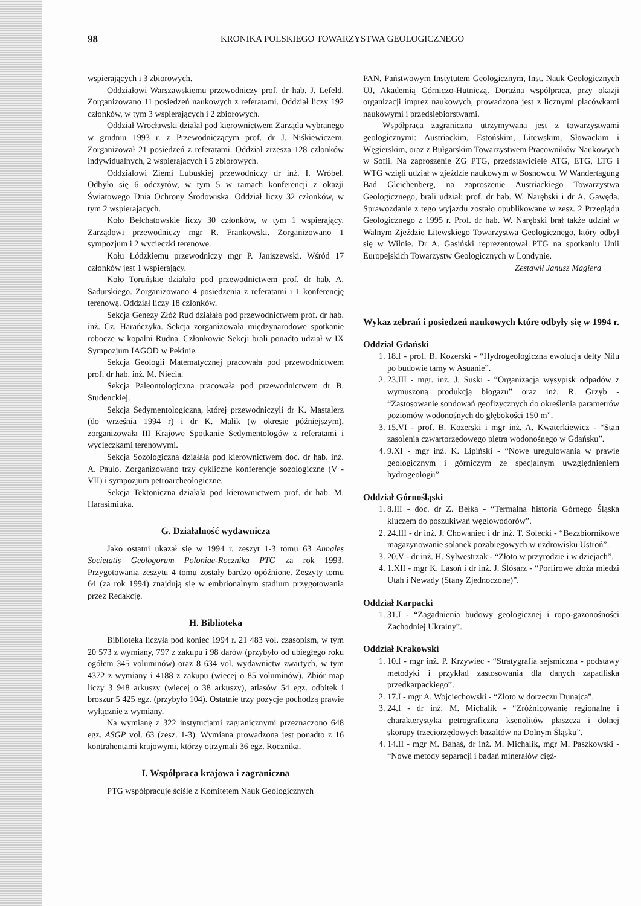98 KRONIKA POLSKIEGO TOWARZYSTWA GEOLOGICZNEGO
wspierających i 3 zbiorowych.
Oddziałowi Warszawskiemu przewodniczy prof. dr hab. J. Lefeld. Zorganizowano 11 posiedzeń naukowych z referatami. Oddział liczy 192 członków, w tym 3 wspierających i 2 zbiorowych.
Oddział Wrocławski działał pod kierownictwem Zarządu wybranego w grudniu 1993 r. z Przewodniczącym prof. dr J. Niśkiewiczem. Zorganizował 21 posiedzeń z referatami. Oddział zrzesza 128 członków indywidualnych, 2 wspierających i 5 zbiorowych.
Oddziałowi Ziemi Lubuskiej przewodniczy dr inż. I. Wróbel. Odbyło się 6 odczytów, w tym 5 w ramach konferencji z okazji Światowego Dnia Ochrony Środowiska. Oddział liczy 32 członków, w tym 2 wspierających.
Koło Bełchatowskie liczy 30 członków, w tym 1 wspierający. Zarządowi przewodniczy mgr R. Frankowski. Zorganizowano 1 sympozjum i 2 wycieczki terenowe.
Kołu Łódzkiemu przewodniczy mgr P. Janiszewski. Wśród 17 członków jest 1 wspierający.
Koło Toruńskie działało pod przewodnictwem prof. dr hab. A. Sadurskiego. Zorganizowano 4 posiedzenia z referatami i 1 konferencję terenową. Oddział liczy 18 członków.
Sekcja Genezy Złóż Rud działała pod przewodnictwem prof. dr hab. inż. Cz. Harańczyka. Sekcja zorganizowała międzynarodowe spotkanie robocze w kopalni Rudna. Członkowie Sekcji brali ponadto udział w IX Sympozjum IAGOD w Pekinie.
Sekcja Geologii Matematycznej pracowała pod przewodnictwem prof. dr hab. inż. M. Niecia.
Sekcja Paleontologiczna pracowała pod przewodnictwem dr B. Studenckiej.
Sekcja Sedymentologiczna, której przewodniczyli dr K. Mastalerz (do września 1994 r) i dr K. Malik (w okresie późniejszym), zorganizowała III Krajowe Spotkanie Sedymentologów z referatami i wycieczkami terenowymi.
Sekcja Sozologiczna działała pod kierownictwem doc. dr hab. inż. A. Paulo. Zorganizowano trzy cykliczne konferencje sozologiczne (V - VII) i sympozjum petroarcheologiczne.
Sekcja Tektoniczna działała pod kierownictwem prof. dr hab. M. Harasimiuka.
G. Działalność wydawnicza
Jako ostatni ukazał się w 1994 r. zeszyt 1-3 tomu 63 Annales Societatis Geologorum Poloniae-Rocznika PTG za rok 1993. Przygotowania zeszytu 4 tomu zostały bardzo opóźnione. Zeszyty tomu 64 (za rok 1994) znajdują się w embrionalnym stadium przygotowania przez Redakcję.
H. Biblioteka
Biblioteka liczyła pod koniec 1994 r. 21 483 vol. czasopism, w tym 20 573 z wymiany, 797 z zakupu i 98 darów (przybyło od ubiegłego roku ogółem 345 voluminów) oraz 8 634 vol. wydawnictw zwartych, w tym 4372 z wymiany i 4188 z zakupu (więcej o 85 voluminów). Zbiór map liczy 3 948 arkuszy (więcej o 38 arkuszy), atlasów 54 egz. odbitek i broszur 5 425 egz. (przybyło 104). Ostatnie trzy pozycje pochodzą prawie wyłącznie z wymiany.
Na wymianę z 322 instytucjami zagranicznymi przeznaczono 648 egz. ASGP vol. 63 (zesz. 1-3). Wymiana prowadzona jest ponadto z 16 kontrahentami krajowymi, którzy otrzymali 36 egz. Rocznika.
I. Współpraca krajowa i zagraniczna
PTG współpracuje ściśle z Komitetem Nauk Geologicznych
PAN, Państwowym Instytutem Geologicznym, Inst. Nauk Geologicznych UJ, Akademią Górniczo-Hutniczą. Doraźna współpraca, przy okazji organizacji imprez naukowych, prowadzona jest z licznymi placówkami naukowymi i przedsiębiorstwami.
Współpraca zagraniczna utrzymywana jest z towarzystwami geologicznymi: Austriackim, Estońskim, Litewskim, Słowackim i Węgierskim, oraz z Bułgarskim Towarzystwem Pracowników Naukowych w Sofii. Na zaproszenie ZG PTG, przedstawiciele ATG, ETG, LTG i WTG wzięli udział w zjeździe naukowym w Sosnowcu. W Wandertagung Bad Gleichenberg, na zaproszenie Austriackiego Towarzystwa Geologicznego, brali udział: prof. dr hab. W. Narębski i dr A. Gawęda. Sprawozdanie z tego wyjazdu zostało opublikowane w zesz. 2 Przeglądu Geologicznego z 1995 r. Prof. dr hab. W. Narębski brał także udział w Walnym Zjeździe Litewskiego Towarzystwa Geologicznego, który odbył się w Wilnie. Dr A. Gasiński reprezentował PTG na spotkaniu Unii Europejskich Towarzystw Geologicznych w Londynie.
Zestawił Janusz Magiera
Wykaz zebrań i posiedzeń naukowych które odbyły się w 1994 r.
Oddział Gdański
1. 18.I - prof. B. Kozerski - “Hydrogeologiczna ewolucja delty Nilu po budowie tamy w Asuanie”.
2. 23.III - mgr. inż. J. Suski - “Organizacja wysypisk odpadów z wymuszoną produkcją biogazu” oraz inż. R. Grzyb - “Zastosowanie sondowań geofizycznych do określenia parametrów poziomów wodonośnych do głębokości 150 m”.
3. 15.VI - prof. B. Kozerski i mgr inż. A. Kwaterkiewicz - “Stan zasolenia czwartorzędowego piętra wodonośnego w Gdańsku”.
4. 9.XI - mgr inż. K. Lipiński - “Nowe uregulowania w prawie geologicznym i górniczym ze specjalnym uwzględnieniem hydrogeologii”
Oddział Górnośląski
1. 8.III - doc. dr Z. Bełka - “Termalna historia Górnego Śląska kluczem do poszukiwań węglowodorów”.
2. 24.III - dr inż. J. Chowaniec i dr inż. T. Solecki - “Bezzbiornikowe magazynowanie solanek pozabiegowych w uzdrowisku Ustroń”.
3. 20.V - dr inż. H. Sylwestrzak - “Złoto w przyrodzie i w dziejach”.
4. 1.XII - mgr K. Lasoń i dr inż. J. Ślósarz - “Porfirowe złoża miedzi Utah i Newady (Stany Zjednoczone)”.
Oddział Karpacki
1. 31.I - “Zagadnienia budowy geologicznej i ropo-gazonośności Zachodniej Ukrainy”.
Oddział Krakowski
1. 10.I - mgr inż. P. Krzywiec - “Stratygrafia sejsmiczna - podstawy metodyki i przykład zastosowania dla danych zapadliska przedkarpackiego”.
2. 17.I - mgr A. Wojciechowski - “Złoto w dorzeczu Dunajca”.
3. 24.I - dr inż. M. Michalik - “Zróżnicowanie regionalne i charakterystyka petrograficzna ksenolitów płaszcza i dolnej skorupy trzeciorzędowych bazaltów na Dolnym Śląsku”.
4. 14.II - mgr M. Banaś, dr inż. M. Michalik, mgr M. Paszkowski - “Nowe metody separacji i badań minerałów cięż-